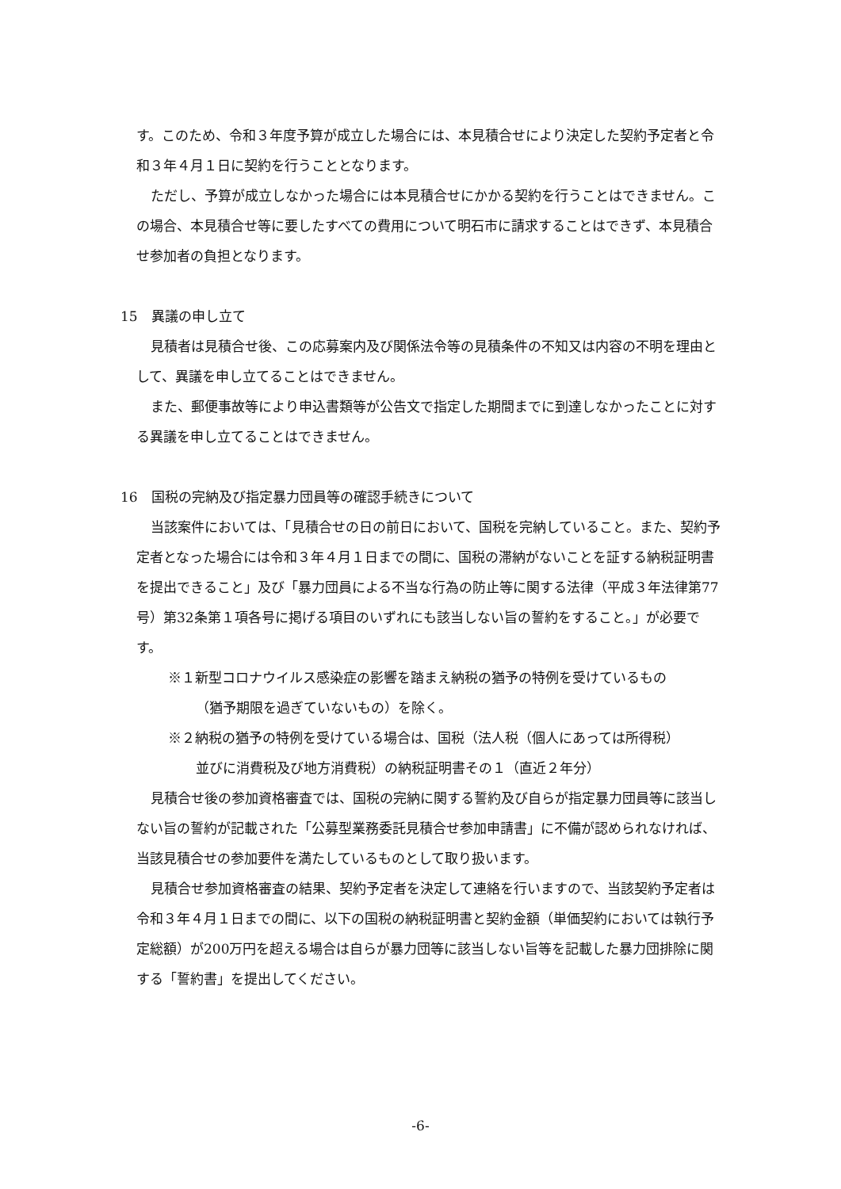す。このため、令和３年度予算が成立した場合には、本見積合せにより決定した契約予定者と令和３年４月１日に契約を行うこととなります。
ただし、予算が成立しなかった場合には本見積合せにかかる契約を行うことはできません。この場合、本見積合せ等に要したすべての費用について明石市に請求することはできず、本見積合せ参加者の負担となります。
15　異議の申し立て
見積者は見積合せ後、この応募案内及び関係法令等の見積条件の不知又は内容の不明を理由として、異議を申し立てることはできません。
また、郵便事故等により申込書類等が公告文で指定した期間までに到達しなかったことに対する異議を申し立てることはできません。
16　国税の完納及び指定暴力団員等の確認手続きについて
当該案件においては、「見積合せの日の前日において、国税を完納していること。また、契約予定者となった場合には令和３年４月１日までの間に、国税の滞納がないことを証する納税証明書を提出できること」及び「暴力団員による不当な行為の防止等に関する法律（平成３年法律第77号）第32条第１項各号に掲げる項目のいずれにも該当しない旨の誓約をすること。」が必要です。
※１新型コロナウイルス感染症の影響を踏まえ納税の猶予の特例を受けているもの
（猶予期限を過ぎていないもの）を除く。
※２納税の猶予の特例を受けている場合は、国税（法人税（個人にあっては所得税）
並びに消費税及び地方消費税）の納税証明書その１（直近２年分）
見積合せ後の参加資格審査では、国税の完納に関する誓約及び自らが指定暴力団員等に該当しない旨の誓約が記載された「公募型業務委託見積合せ参加申請書」に不備が認められなければ、当該見積合せの参加要件を満たしているものとして取り扱います。
見積合せ参加資格審査の結果、契約予定者を決定して連絡を行いますので、当該契約予定者は令和３年４月１日までの間に、以下の国税の納税証明書と契約金額（単価契約においては執行予定総額）が200万円を超える場合は自らが暴力団等に該当しない旨等を記載した暴力団排除に関する「誓約書」を提出してください。
-6-